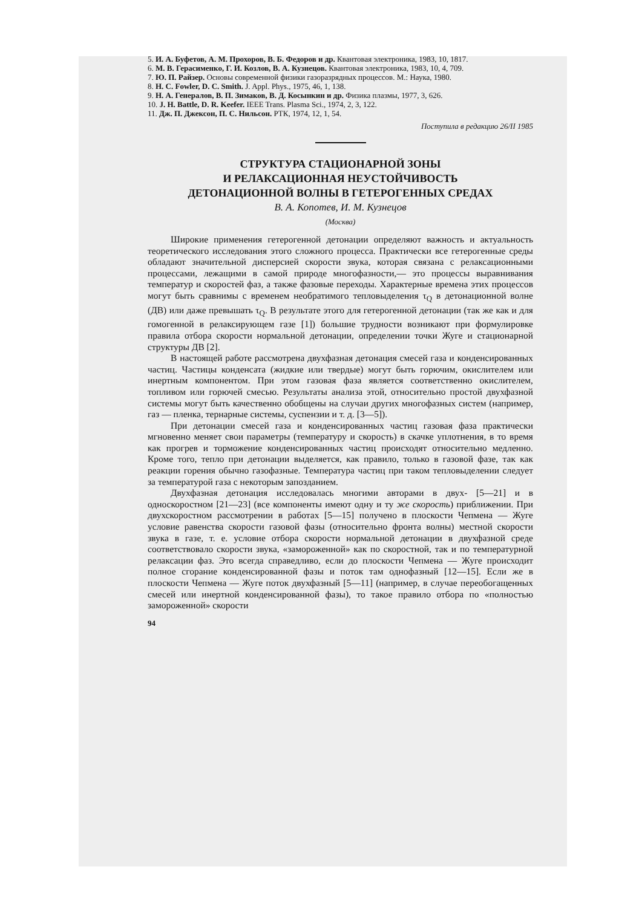5. И. А. Буфетов, А. М. Прохоров, В. Б. Федоров и др. Квантовая электроника, 1983, 10, 1817.
6. М. В. Герасименко, Г. И. Козлов, В. А. Кузнецов. Квантовая электроника, 1983, 10, 4, 709.
7. Ю. П. Райзер. Основы современной физики газоразрядных процессов. М.: Наука, 1980.
8. H. C. Fowler, D. C. Smith. J. Appl. Phys., 1975, 46, 1, 138.
9. Н. А. Генералов, В. П. Зимаков, В. Д. Косынкин и др. Физика плазмы, 1977, 3, 626.
10. J. H. Battle, D. R. Keefer. IEEE Trans. Plasma Sci., 1974, 2, 3, 122.
11. Дж. П. Джексон, П. С. Нильсон. РТК, 1974, 12, 1, 54.
Поступила в редакцию 26/II 1985
СТРУКТУРА СТАЦИОНАРНОЙ ЗОНЫ
И РЕЛАКСАЦИОННАЯ НЕУСТОЙЧИВОСТЬ
ДЕТОНАЦИОННОЙ ВОЛНЫ В ГЕТЕРОГЕННЫХ СРЕДАХ
В. А. Копотев, И. М. Кузнецов
(Москва)
Широкие применения гетерогенной детонации определяют важность и актуальность теоретического исследования этого сложного процесса. Практически все гетерогенные среды обладают значительной дисперсией скорости звука, которая связана с релаксационными процессами, лежащими в самой природе многофазности,— это процессы выравнивания температур и скоростей фаз, а также фазовые переходы. Характерные времена этих процессов могут быть сравнимы с временем необратимого тепловыделения τ<sub>Q</sub> в детонационной волне (ДВ) или даже превышать τ<sub>Q</sub>. В результате этого для гетерогенной детонации (так же как и для гомогенной в релаксирующем газе [1]) большие трудности возникают при формулировке правила отбора скорости нормальной детонации, определении точки Жуге и стационарной структуры ДВ [2].
В настоящей работе рассмотрена двухфазная детонация смесей газа и конденсированных частиц. Частицы конденсата (жидкие или твердые) могут быть горючим, окислителем или инертным компонентом. При этом газовая фаза является соответственно окислителем, топливом или горючей смесью. Результаты анализа этой, относительно простой двухфазной системы могут быть качественно обобщены на случаи других многофазных систем (например, газ — пленка, тернарные системы, суспензии и т. д. [3—5]).
При детонации смесей газа и конденсированных частиц газовая фаза практически мгновенно меняет свои параметры (температуру и скорость) в скачке уплотнения, в то время как прогрев и торможение конденсированных частиц происходят относительно медленно. Кроме того, тепло при детонации выделяется, как правило, только в газовой фазе, так как реакции горения обычно газофазные. Температура частиц при таком тепловыделении следует за температурой газа с некоторым запозданием.
Двухфазная детонация исследовалась многими авторами в двух- [5—21] и в односкоростном [21—23] (все компоненты имеют одну и ту же скорость) приближении. При двухскоростном рассмотрении в работах [5—15] получено в плоскости Чепмена — Жуге условие равенства скорости газовой фазы (относительно фронта волны) местной скорости звука в газе, т. е. условие отбора скорости нормальной детонации в двухфазной среде соответствовало скорости звука, «замороженной» как по скоростной, так и по температурной релаксации фаз. Это всегда справедливо, если до плоскости Чепмена — Жуге происходит полное сгорание конденсированной фазы и поток там однофазный [12—15]. Если же в плоскости Чепмена — Жуге поток двухфазный [5—11] (например, в случае переобогащенных смесей или инертной конденсированной фазы), то такое правило отбора по «полностью замороженной» скорости
94